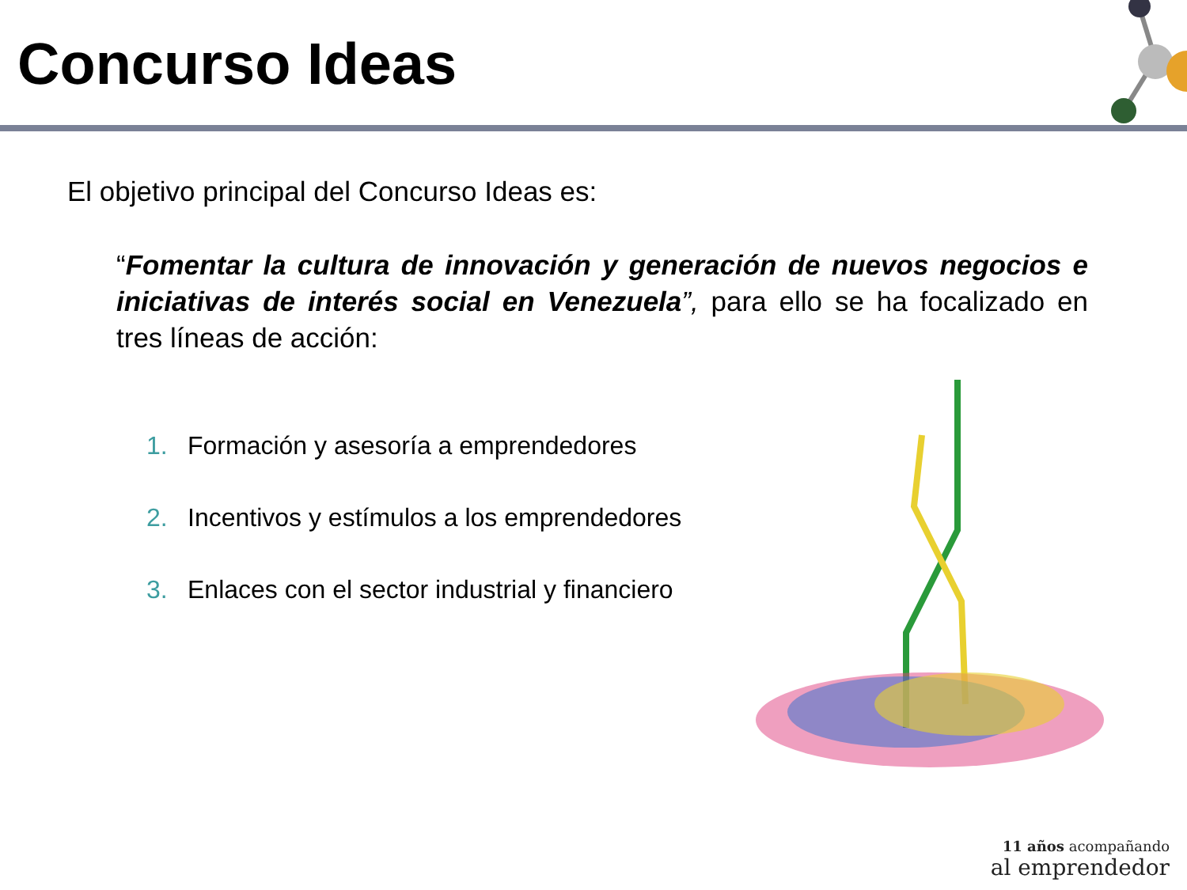Concurso Ideas
El objetivo principal del Concurso Ideas es:
“Fomentar la cultura de innovación y generación de nuevos negocios e iniciativas de interés social en Venezuela”, para ello se ha focalizado en tres líneas de acción:
1. Formación y asesoría a emprendedores
2. Incentivos y estímulos a los emprendedores
3. Enlaces con el sector industrial y financiero
11 años acompañando
al emprendedor